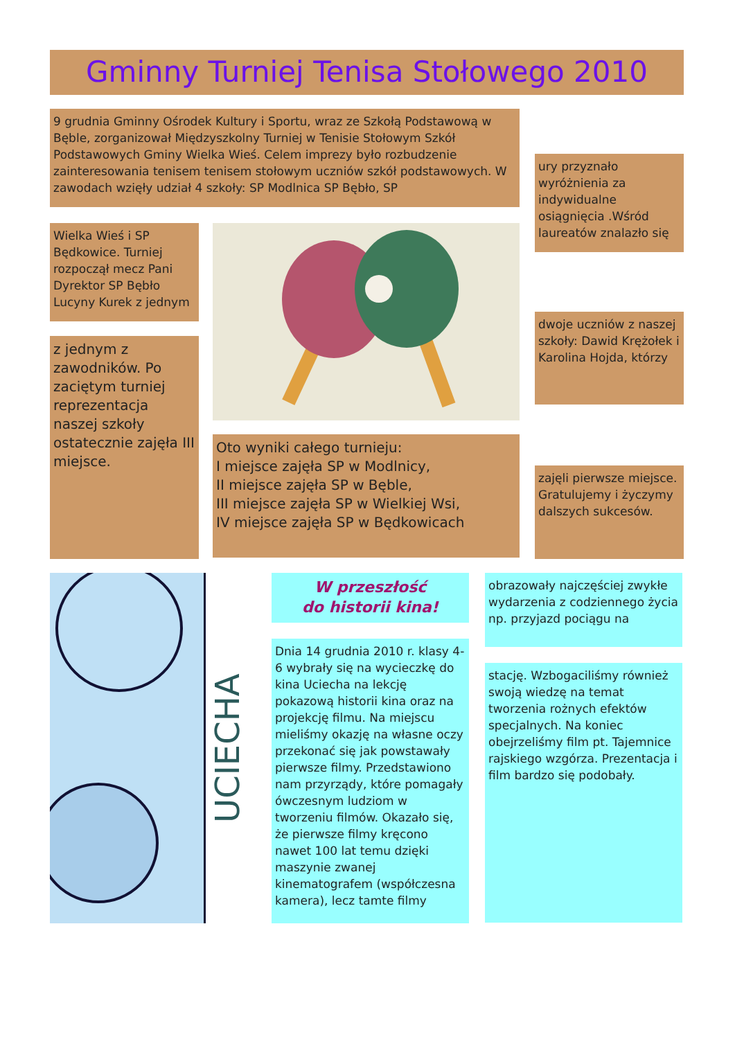Gminny Turniej Tenisa Stołowego 2010
9 grudnia Gminny Ośrodek Kultury i Sportu, wraz ze Szkołą Podstawową w Bęble, zorganizował Międzyszkolny Turniej w Tenisie Stołowym Szkół Podstawowych Gminy Wielka Wieś. Celem imprezy było rozbudzenie zainteresowania tenisem tenisem stołowym uczniów szkół podstawowych. W zawodach wzięły udział 4 szkoły: SP Modlnica SP Bębło, SP
ury przyznało wyróżnienia za indywidualne osiągnięcia .Wśród laureatów znalazło się
Wielka Wieś i SP Będkowice. Turniej rozpoczął mecz Pani Dyrektor SP Bębło Lucyny Kurek z jednym
dwoje uczniów z naszej szkoły: Dawid Krężołek i Karolina Hojda, którzy
z jednym z zawodników. Po zaciętym turniej reprezentacja naszej szkoły ostatecznie zajęła III miejsce.
Oto wyniki całego turnieju:
I miejsce zajęła SP w Modlnicy,
II miejsce zajęła SP w Bęble,
III miejsce zajęła SP w Wielkiej Wsi,
IV miejsce zajęła SP w Będkowicach
zajęli pierwsze miejsce. Gratulujemy i życzymy dalszych sukcesów.
UCIECHA
W przeszłość
do historii kina!
obrazowały najczęściej zwykłe wydarzenia z codziennego życia np. przyjazd pociągu na
Dnia 14 grudnia 2010 r. klasy 4-6 wybrały się na wycieczkę do kina Uciecha na lekcję pokazową historii kina oraz na projekcję filmu. Na miejscu mieliśmy okazję na własne oczy przekonać się jak powstawały pierwsze filmy. Przedstawiono nam przyrządy, które pomagały ówczesnym ludziom w tworzeniu filmów. Okazało się, że pierwsze filmy kręcono nawet 100 lat temu dzięki maszynie zwanej kinematografem (współczesna kamera), lecz tamte filmy
stację. Wzbogaciliśmy również swoją wiedzę na temat tworzenia rożnych efektów specjalnych. Na koniec obejrzeliśmy film pt. Tajemnice rajskiego wzgórza. Prezentacja i film bardzo się podobały.